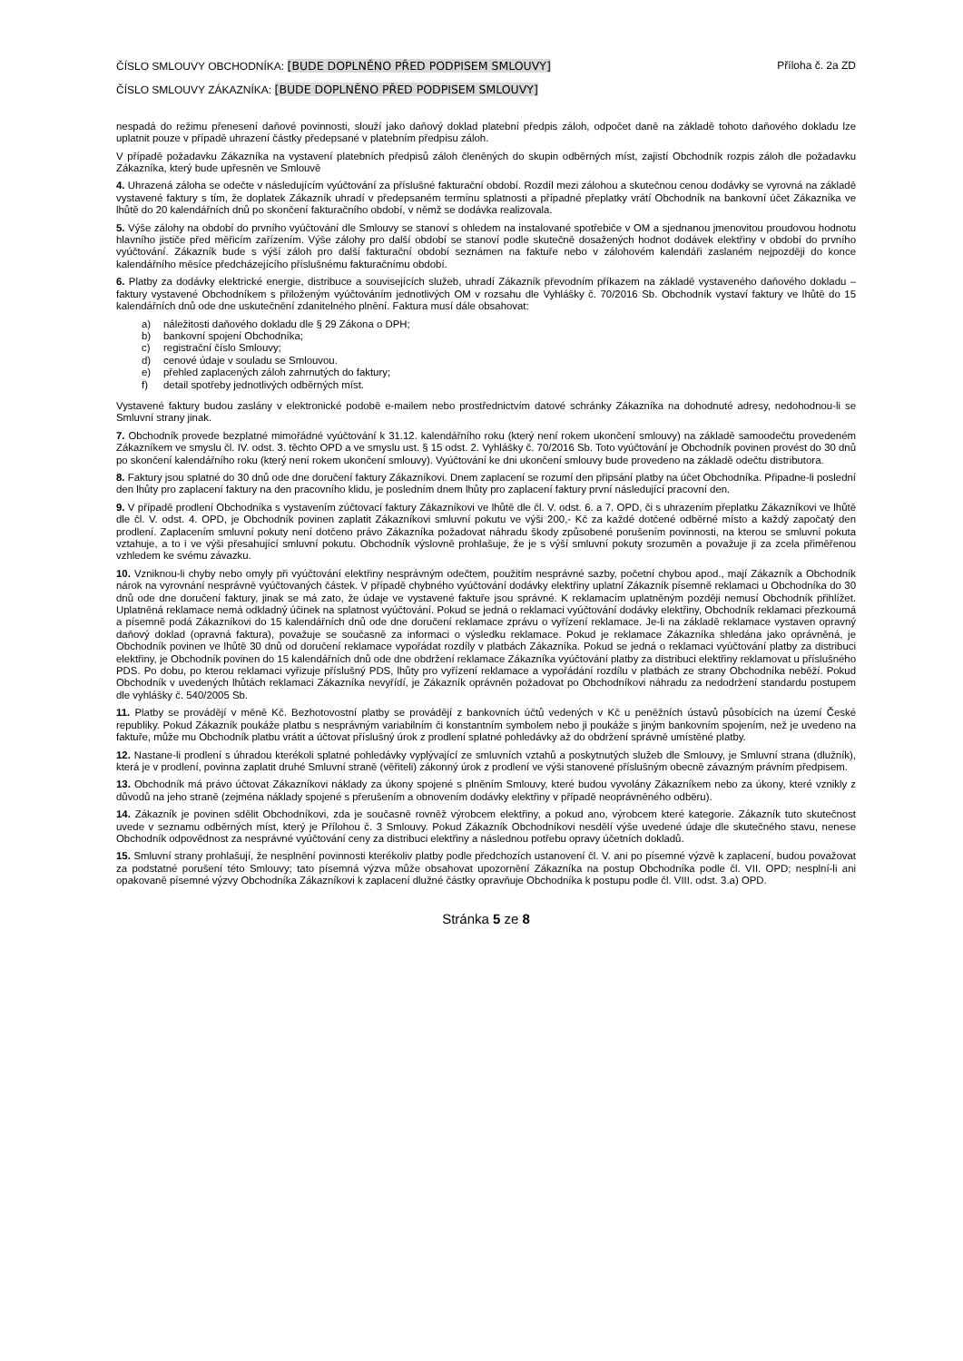ČÍSLO SMLOUVY OBCHODNÍKA: [BUDE DOPLNĚNO PŘED PODPISEM SMLOUVY]
Příloha č. 2a ZD
ČÍSLO SMLOUVY ZÁKAZNÍKA: [BUDE DOPLNĚNO PŘED PODPISEM SMLOUVY]
nespadá do režimu přenesení daňové povinnosti, slouží jako daňový doklad platební předpis záloh, odpočet daně na základě tohoto daňového dokladu lze uplatnit pouze v případě uhrazení částky předepsané v platebním předpisu záloh.
V případě požadavku Zákazníka na vystavení platebních předpisů záloh členěných do skupin odběrných míst, zajistí Obchodník rozpis záloh dle požadavku Zákazníka, který bude upřesněn ve Smlouvě
4. Uhrazená záloha se odečte v následujícím vyúčtování za příslušné fakturační období. Rozdíl mezi zálohou a skutečnou cenou dodávky se vyrovná na základě vystavené faktury s tím, že doplatek Zákazník uhradí v předepsaném termínu splatnosti a případné přeplatky vrátí Obchodník na bankovní účet Zákazníka ve lhůtě do 20 kalendářních dnů po skončení fakturačního období, v němž se dodávka realizovala.
5. Výše zálohy na období do prvního vyúčtování dle Smlouvy se stanoví s ohledem na instalované spotřebiče v OM a sjednanou jmenovitou proudovou hodnotu hlavního jističe před měřicím zařízením. Výše zálohy pro další období se stanoví podle skutečně dosažených hodnot dodávek elektřiny v období do prvního vyúčtování. Zákazník bude s výší záloh pro další fakturační období seznámen na faktuře nebo v zálohovém kalendáři zaslaném nejpozději do konce kalendářního měsíce předcházejícího příslušnému fakturačnímu období.
6. Platby za dodávky elektrické energie, distribuce a souvisejících služeb, uhradí Zákazník převodním příkazem na základě vystaveného daňového dokladu – faktury vystavené Obchodníkem s přiloženým vyúčtováním jednotlivých OM v rozsahu dle Vyhlášky č. 70/2016 Sb. Obchodník vystaví faktury ve lhůtě do 15 kalendářních dnů ode dne uskutečnění zdanitelného plnění. Faktura musí dále obsahovat:
a) náležitosti daňového dokladu dle § 29 Zákona o DPH;
b) bankovní spojení Obchodníka;
c) registrační číslo Smlouvy;
d) cenové údaje v souladu se Smlouvou.
e) přehled zaplacených záloh zahrnutých do faktury;
f) detail spotřeby jednotlivých odběrných míst.
Vystavené faktury budou zaslány v elektronické podobě e-mailem nebo prostřednictvím datové schránky Zákazníka na dohodnuté adresy, nedohodnou-li se Smluvní strany jinak.
7. Obchodník provede bezplatné mimořádné vyúčtování k 31.12. kalendářního roku (který není rokem ukončení smlouvy) na základě samoodečtu provedeném Zákazníkem ve smyslu čl. IV. odst. 3. těchto OPD a ve smyslu ust. § 15 odst. 2. Vyhlášky č. 70/2016 Sb. Toto vyúčtování je Obchodník povinen provést do 30 dnů po skončení kalendářního roku (který není rokem ukončení smlouvy). Vyúčtování ke dni ukončení smlouvy bude provedeno na základě odečtu distributora.
8. Faktury jsou splatné do 30 dnů ode dne doručení faktury Zákazníkovi. Dnem zaplacení se rozumí den připsání platby na účet Obchodníka. Připadne-li poslední den lhůty pro zaplacení faktury na den pracovního klidu, je posledním dnem lhůty pro zaplacení faktury první následující pracovní den.
9. V případě prodlení Obchodníka s vystavením zúčtovací faktury Zákazníkovi ve lhůtě dle čl. V. odst. 6. a 7. OPD, či s uhrazením přeplatku Zákazníkovi ve lhůtě dle čl. V. odst. 4. OPD, je Obchodník povinen zaplatit Zákazníkovi smluvní pokutu ve výši 200,- Kč za každé dotčené odběrné místo a každý započatý den prodlení. Zaplacením smluvní pokuty není dotčeno právo Zákazníka požadovat náhradu škody způsobené porušením povinnosti, na kterou se smluvní pokuta vztahuje, a to i ve výši přesahující smluvní pokutu. Obchodník výslovně prohlašuje, že je s výší smluvní pokuty srozuměn a považuje ji za zcela přiměřenou vzhledem ke svému závazku.
10. Vzniknou-li chyby nebo omyly při vyúčtování elektřiny nesprávným odečtem, použitím nesprávné sazby, početní chybou apod., mají Zákazník a Obchodník nárok na vyrovnání nesprávně vyúčtovaných částek. V případě chybného vyúčtování dodávky elektřiny uplatní Zákazník písemně reklamaci u Obchodníka do 30 dnů ode dne doručení faktury, jinak se má zato, že údaje ve vystavené faktuře jsou správné. K reklamacím uplatněným později nemusí Obchodník přihlížet. Uplatněná reklamace nemá odkladný účinek na splatnost vyúčtování. Pokud se jedná o reklamaci vyúčtování dodávky elektřiny, Obchodník reklamaci přezkoumá a písemně podá Zákazníkovi do 15 kalendářních dnů ode dne doručení reklamace zprávu o vyřízení reklamace. Je-li na základě reklamace vystaven opravný daňový doklad (opravná faktura), považuje se současně za informaci o výsledku reklamace. Pokud je reklamace Zákazníka shledána jako oprávněná, je Obchodník povinen ve lhůtě 30 dnů od doručení reklamace vypořádat rozdíly v platbách Zákazníka. Pokud se jedná o reklamaci vyúčtování platby za distribuci elektřiny, je Obchodník povinen do 15 kalendářních dnů ode dne obdržení reklamace Zákazníka vyúčtování platby za distribuci elektřiny reklamovat u příslušného PDS. Po dobu, po kterou reklamaci vyřizuje příslušný PDS, lhůty pro vyřízení reklamace a vypořádání rozdílu v platbách ze strany Obchodníka neběží. Pokud Obchodník v uvedených lhůtách reklamaci Zákazníka nevyřídí, je Zákazník oprávněn požadovat po Obchodníkovi náhradu za nedodržení standardu postupem dle vyhlášky č. 540/2005 Sb.
11. Platby se provádějí v měně Kč. Bezhotovostní platby se provádějí z bankovních účtů vedených v Kč u peněžních ústavů působících na území České republiky. Pokud Zákazník poukáže platbu s nesprávným variabilním či konstantním symbolem nebo ji poukáže s jiným bankovním spojením, než je uvedeno na faktuře, může mu Obchodník platbu vrátit a účtovat příslušný úrok z prodlení splatné pohledávky až do obdržení správně umístěné platby.
12. Nastane-li prodlení s úhradou kterékoli splatné pohledávky vyplývající ze smluvních vztahů a poskytnutých služeb dle Smlouvy, je Smluvní strana (dlužník), která je v prodlení, povinna zaplatit druhé Smluvní straně (věřiteli) zákonný úrok z prodlení ve výši stanovené příslušným obecně závazným právním předpisem.
13. Obchodník má právo účtovat Zákazníkovi náklady za úkony spojené s plněním Smlouvy, které budou vyvolány Zákazníkem nebo za úkony, které vznikly z důvodů na jeho straně (zejména náklady spojené s přerušením a obnovením dodávky elektřiny v případě neoprávněného odběru).
14. Zákazník je povinen sdělit Obchodníkovi, zda je současně rovněž výrobcem elektřiny, a pokud ano, výrobcem které kategorie. Zákazník tuto skutečnost uvede v seznamu odběrných míst, který je Přílohou č. 3 Smlouvy. Pokud Zákazník Obchodníkovi nesdělí výše uvedené údaje dle skutečného stavu, nenese Obchodník odpovědnost za nesprávné vyúčtování ceny za distribuci elektřiny a následnou potřebu opravy účetních dokladů.
15. Smluvní strany prohlašují, že nesplnění povinnosti kterékoliv platby podle předchozích ustanovení čl. V. ani po písemné výzvě k zaplacení, budou považovat za podstatné porušení této Smlouvy; tato písemná výzva může obsahovat upozornění Zákazníka na postup Obchodníka podle čl. VII. OPD; nesplní-li ani opakovaně písemné výzvy Obchodníka Zákazníkovi k zaplacení dlužné částky opravňuje Obchodníka k postupu podle čl. VIII. odst. 3.a) OPD.
Stránka 5 ze 8